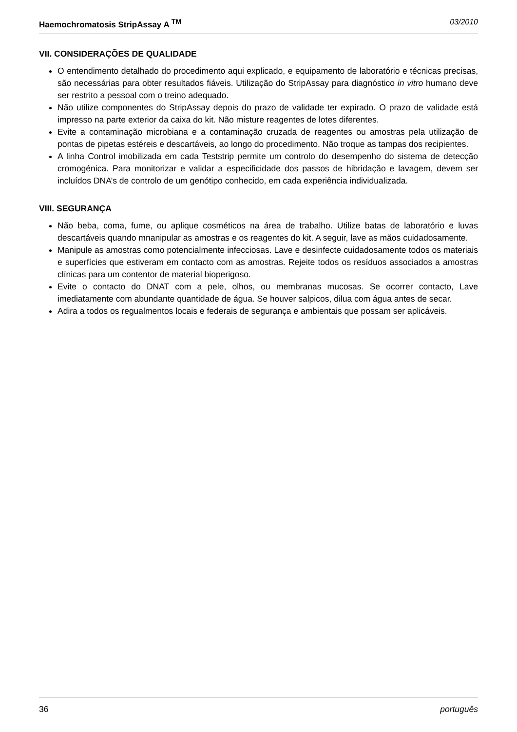Haemochromatosis StripAssay A <sup>TM</sup> 03/2010
VII. CONSIDERAÇÕES DE QUALIDADE
O entendimento detalhado do procedimento aqui explicado, e equipamento de laboratório e técnicas precisas, são necessárias para obter resultados fiáveis. Utilização do StripAssay para diagnóstico in vitro humano deve ser restrito a pessoal com o treino adequado.
Não utilize componentes do StripAssay depois do prazo de validade ter expirado. O prazo de validade está impresso na parte exterior da caixa do kit. Não misture reagentes de lotes diferentes.
Evite a contaminação microbiana e a contaminação cruzada de reagentes ou amostras pela utilização de pontas de pipetas estéreis e descartáveis, ao longo do procedimento. Não troque as tampas dos recipientes.
A linha Control imobilizada em cada Teststrip permite um controlo do desempenho do sistema de detecção cromogénica. Para monitorizar e validar a especificidade dos passos de hibridação e lavagem, devem ser incluídos DNA’s de controlo de um genótipo conhecido, em cada experiência individualizada.
VIII. SEGURANÇA
Não beba, coma, fume, ou aplique cosméticos na área de trabalho. Utilize batas de laboratório e luvas descartáveis quando mnanipular as amostras e os reagentes do kit. A seguir, lave as mãos cuidadosamente.
Manipule as amostras como potencialmente infecciosas. Lave e desinfecte cuidadosamente todos os materiais e superfícies que estiveram em contacto com as amostras. Rejeite todos os resíduos associados a amostras clínicas para um contentor de material bioperigoso.
Evite o contacto do DNAT com a pele, olhos, ou membranas mucosas. Se ocorrer contacto, Lave imediatamente com abundante quantidade de água. Se houver salpicos, dilua com água antes de secar.
Adira a todos os regualmentos locais e federais de segurança e ambientais que possam ser aplicáveis.
36 português